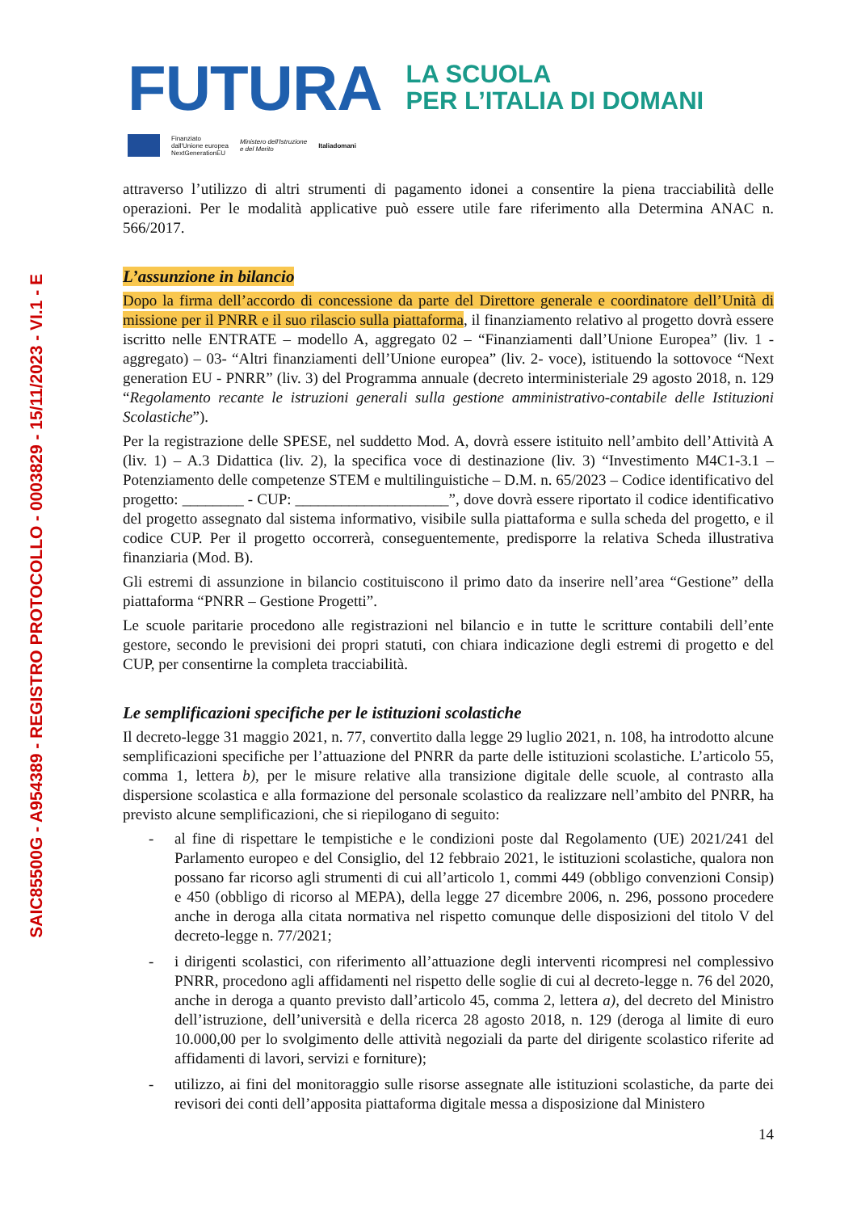SAIC85500G - A954389 - REGISTRO PROTOCOLLO - 0003829 - 15/11/2023 - VI.1 - E
FUTURA
LA SCUOLA
PER L’ITALIA DI DOMANI
Finanziato
dall'Unione europea
NextGenerationEU
Ministero dell'Istruzione
e del Merito
Italiadomani
attraverso l’utilizzo di altri strumenti di pagamento idonei a consentire la piena tracciabilità delle operazioni. Per le modalità applicative può essere utile fare riferimento alla Determina ANAC n. 566/2017.
L’assunzione in bilancio
Dopo la firma dell’accordo di concessione da parte del Direttore generale e coordinatore dell’Unità di missione per il PNRR e il suo rilascio sulla piattaforma, il finanziamento relativo al progetto dovrà essere iscritto nelle ENTRATE – modello A, aggregato 02 – “Finanziamenti dall’Unione Europea” (liv. 1 - aggregato) – 03- “Altri finanziamenti dell’Unione europea” (liv. 2- voce), istituendo la sottovoce “Next generation EU - PNRR” (liv. 3) del Programma annuale (decreto interministeriale 29 agosto 2018, n. 129 “Regolamento recante le istruzioni generali sulla gestione amministrativo-contabile delle Istituzioni Scolastiche”).
Per la registrazione delle SPESE, nel suddetto Mod. A, dovrà essere istituito nell’ambito dell’Attività A (liv. 1) – A.3 Didattica (liv. 2), la specifica voce di destinazione (liv. 3) “Investimento M4C1-3.1 – Potenziamento delle competenze STEM e multilinguistiche – D.M. n. 65/2023 – Codice identificativo del progetto: ________ - CUP: ____________________”, dove dovrà essere riportato il codice identificativo del progetto assegnato dal sistema informativo, visibile sulla piattaforma e sulla scheda del progetto, e il codice CUP. Per il progetto occorrerà, conseguentemente, predisporre la relativa Scheda illustrativa finanziaria (Mod. B).
Gli estremi di assunzione in bilancio costituiscono il primo dato da inserire nell’area “Gestione” della piattaforma “PNRR – Gestione Progetti”.
Le scuole paritarie procedono alle registrazioni nel bilancio e in tutte le scritture contabili dell’ente gestore, secondo le previsioni dei propri statuti, con chiara indicazione degli estremi di progetto e del CUP, per consentirne la completa tracciabilità.
Le semplificazioni specifiche per le istituzioni scolastiche
Il decreto-legge 31 maggio 2021, n. 77, convertito dalla legge 29 luglio 2021, n. 108, ha introdotto alcune semplificazioni specifiche per l’attuazione del PNRR da parte delle istituzioni scolastiche. L’articolo 55, comma 1, lettera b), per le misure relative alla transizione digitale delle scuole, al contrasto alla dispersione scolastica e alla formazione del personale scolastico da realizzare nell’ambito del PNRR, ha previsto alcune semplificazioni, che si riepilogano di seguito:
- al fine di rispettare le tempistiche e le condizioni poste dal Regolamento (UE) 2021/241 del Parlamento europeo e del Consiglio, del 12 febbraio 2021, le istituzioni scolastiche, qualora non possano far ricorso agli strumenti di cui all’articolo 1, commi 449 (obbligo convenzioni Consip) e 450 (obbligo di ricorso al MEPA), della legge 27 dicembre 2006, n. 296, possono procedere anche in deroga alla citata normativa nel rispetto comunque delle disposizioni del titolo V del decreto-legge n. 77/2021;
- i dirigenti scolastici, con riferimento all’attuazione degli interventi ricompresi nel complessivo PNRR, procedono agli affidamenti nel rispetto delle soglie di cui al decreto-legge n. 76 del 2020, anche in deroga a quanto previsto dall’articolo 45, comma 2, lettera a), del decreto del Ministro dell’istruzione, dell’università e della ricerca 28 agosto 2018, n. 129 (deroga al limite di euro 10.000,00 per lo svolgimento delle attività negoziali da parte del dirigente scolastico riferite ad affidamenti di lavori, servizi e forniture);
- utilizzo, ai fini del monitoraggio sulle risorse assegnate alle istituzioni scolastiche, da parte dei revisori dei conti dell’apposita piattaforma digitale messa a disposizione dal Ministero
14